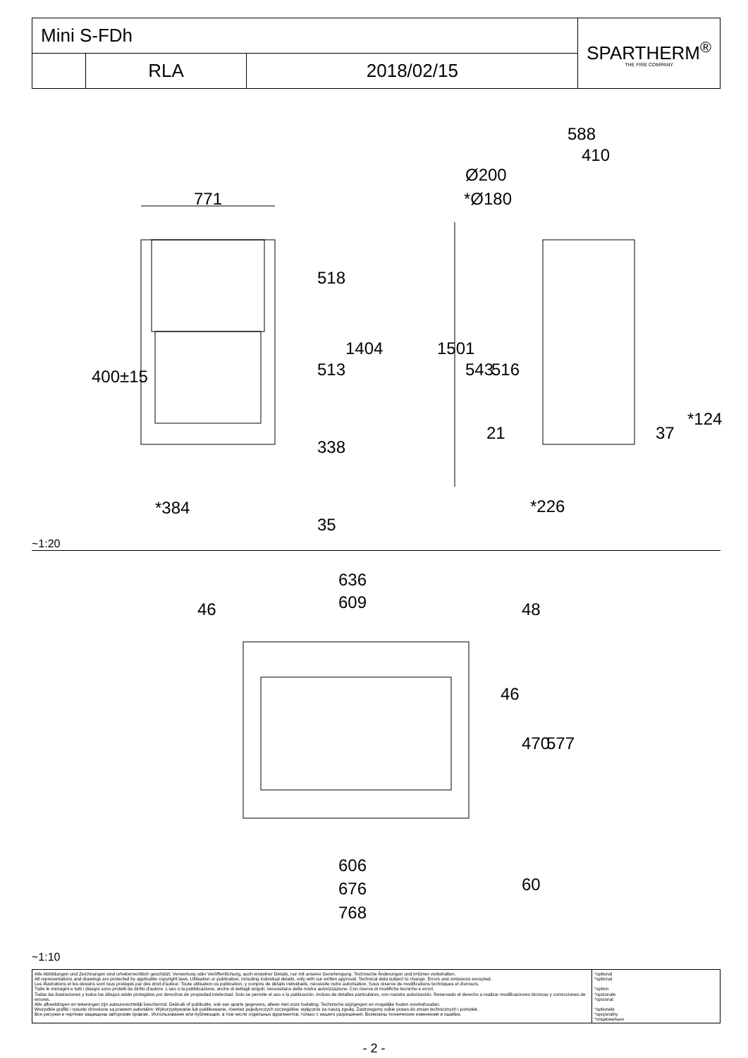| Mini S-FDh | | | SPARTHERM<sup>®</sup> THE FIRE COMPANY |
| | RLA | 2018/02/15 | |
771
518
513
1404
400±15
338
*384
35
588
410
Ø200
*Ø180
1501
543 516
21 37
*124
*226
~1:20
636
609
46 48
46
470 577
606
676 60
768
~1:10
| Alle Abbildungen und Zeichnungen sind urheberrechtlich geschützt. Verwertung oder Veröffentlichung, auch einzelner Details, nur mit unserer Genehmigung. Technische Änderungen und Irrtümer vorbehalten. All representations and drawings are protected by applicable copyright laws. Utilisation or publication, including individual details, only with our written approval. Technical data subject to change. Errors and omissions excepted. Les illustrations et les dessins sont tous protégés par des droit d'auteur. Toute utilisation ou publication, y compris de détails individuels, nécessite notre autorisation. Sous réserve de modifications techniques et d'erreurs. Tutte le immagini e tutti i disegni sono protetti da diritto d'autore. L'uso o la pubblicazione, anche di dettagli singoli, necessitano della nostra autorizzazione. Con riserva di modifiche tecniche e errori. Todas las ilustraciones y todos los dibujos están protegidos por derechos de propiedad intelectual. Solo se permite el uso o la publicación, incluso de detalles particulares, con nuestra autorización. Reservado el derecho a realizar modificaciones técnicas y correcciones de errores. Alle afbeeldingen en tekeningen zijn auteursrechtelijk beschermd. Gebruik of publicatie, ook van aparte gegevens, alleen met onze toelating. Technische wijzigingen en mogelijke fouten voorbehouden. Wszystkie grafiki i rysunki chronione są prawem autorskim. Wykorzystywanie lub publikowanie, również pojedynczych szczegółów, wyłącznie za naszą zgodą. Zastrzegamy sobie prawo do zmian technicznych i pomyłek. Все рисунки и чертежи защищены авторским правом.. Использование или публикация, в том числе отдельных фрагментов, только с нашего разрешения. Возможны технические изменения и ошибки. | *optional *optional *option *opzionale *opcional *optionele *opcjonalny *опционально |
- 2 -